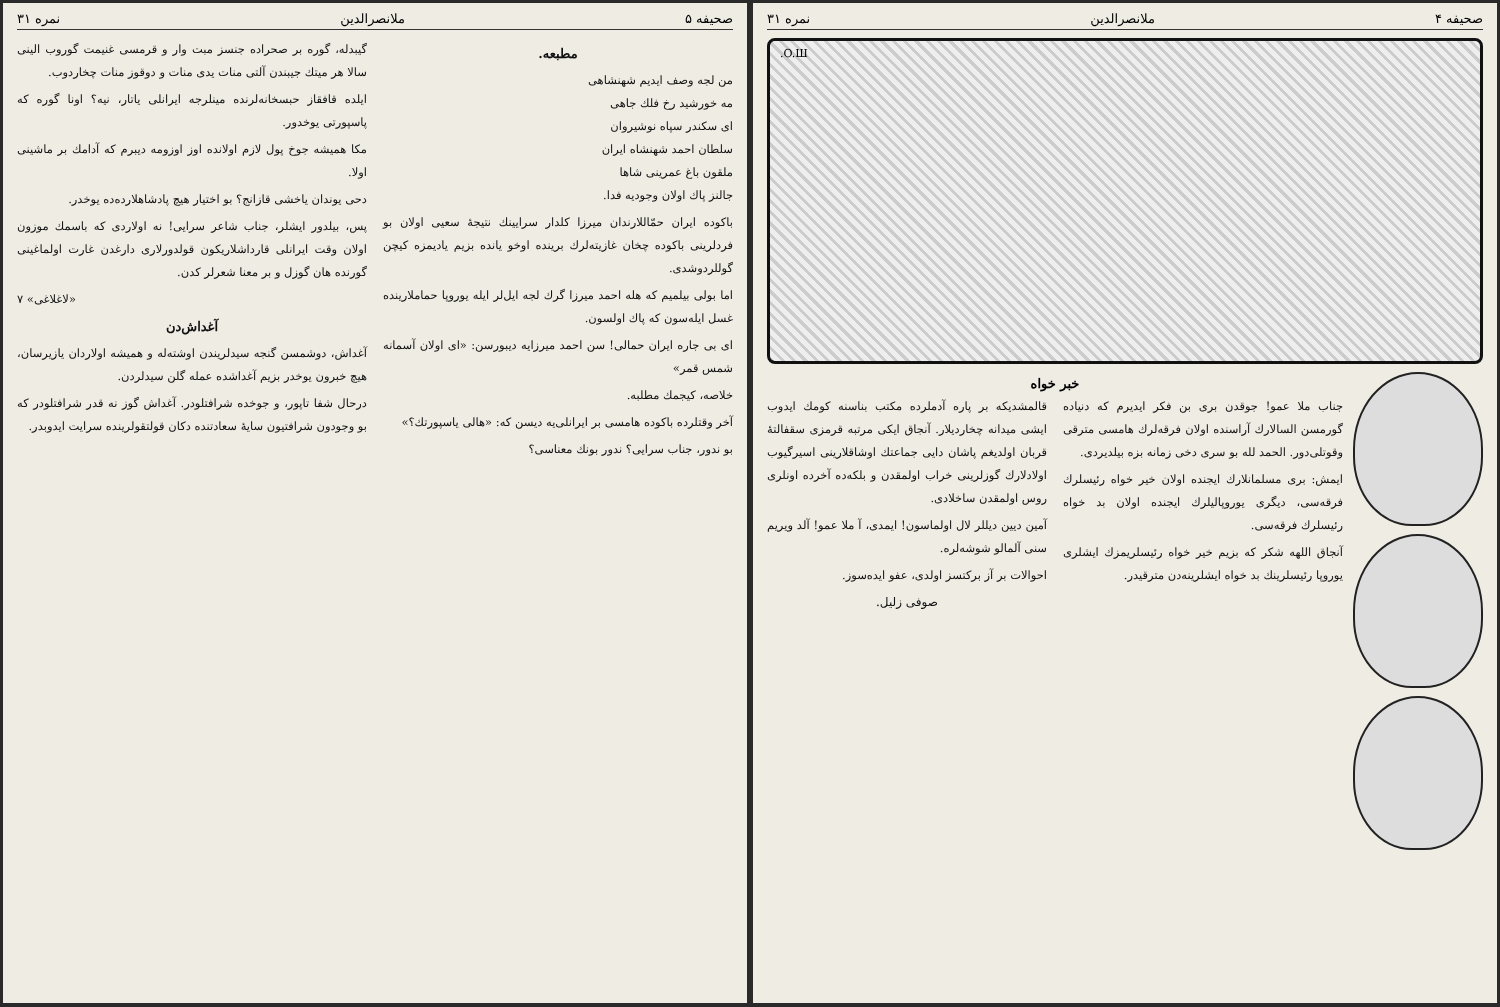صحیفه ۴ ملانصرالدین نمره ۳۱
O.Ш.
خبر خواه
جناب ملا عمو! جوقدن بری بن فکر ایدیرم که دنیاده گورمسن السالارك آراسنده اولان فرقه‌لرك هامسی مترقی وقوتلی‌دور. الحمد لله بو سری دخی زمانه بزه بیلدیردی.
ایمش: بری مسلمانلارك ایجنده اولان خیر خواه رئیسلرك فرقه‌سی، دیگری یوروپالیلرك ایجنده اولان بد خواه رئیسلرك فرقه‌سی.
آنجاق اللهه شکر که بزیم خیر خواه رئیسلریمزك ایشلری یوروپا رئیسلرینك بد خواه ایشلرینه‌دن مترقیدر.
قالمشدیکه بر پاره آدملرده مکتب بناسنه کومك ایدوب ایشی میدانه چخاردیلار. آنجاق ایکی مرتبه قرمزی سقفالتهٔ قربان اولدیغم پاشان دایی جماعتك اوشاقلارینی اسیرگیوب اولادلارك گوزلرینی خراب اولمقدن و بلکه‌ده آخرده اونلری روس اولمقدن ساخلادی.
آمین دیین دیللر لال اولماسون! ایمدی، آ ملا عمو! آلد ویریم سنی آلمالو شوشه‌لره.
احوالات بر آز برکتسز اولدی، عفو ایده‌سوز.
صوفی زلیل.
صحیفه ۵ ملانصرالدین نمره ۳۱
مطبعه.
من لجه وصف ایدیم شهنشاهی
مه خورشید رخ فلك جاهی
ای سکندر سپاه نوشیروان
سلطان احمد شهنشاه ایران
ملقون باغ عمرینی شاها
جالنز پاك اولان وجودیه فدا.
باکوده ایران حمّاللارندان میرزا کلدار سرایینك نتیجهٔ سعیی اولان بو فردلرینی باکوده چخان غازیته‌لرك برینده اوخو یانده بزیم یادیمزه کیچن گوللردوشدی.
اما بولی بیلمیم که هله احمد میرزا گرك لجه ایل‌لر ایله یوروپا حماملارینده غسل ایله‌سون که پاك اولسون.
ای بی جاره ایران حمالی! سن احمد میرزایه دیبورسن: «ای اولان آسمانه شمس قمر»
خلاصه، کیجمك مطلبه.
آخر وقتلرده باکوده هامسی بر ایرانلی‌یه دیسن که: «هالی یاسپورتك؟»
بو ندور، جناب سرایی؟ ندور بونك معناسی؟
گیبدله، گوره بر صحراده جنسز مبت وار و قرمسی غنیمت گوروب الینی سالا هر میتك جیبندن آلتی منات یدی منات و دوقوز منات چخاردوب.
ایلده قافقاز حبسخانه‌لرنده مینلرجه ایرانلی یاتار، نیه؟ اونا گوره که پاسپورتی یوخدور.
مکا همیشه جوخ پول لازم اولانده اوز اوزومه دیبرم که آدامك بر ماشینی اولا.
دحی یوندان یاخشی قازانج؟ بو اختیار هیچ پادشاهلارده‌ده یوخدر.
پس، بیلدور ایشلر، جناب شاعر سرایی! نه اولاردی که باسمك موزون اولان وقت ایرانلی قارداشلاریکون قولدورلاری دارغدن غارت اولماغینی گورنده هان گوزل و بر معنا شعرلر کدن.
«لاغلاغی» ۷
آغداش‌دن
آغداش، دوشمسن گنجه سیدلریندن اوشته‌له و همیشه اولاردان یازیرسان، هیچ خبرون یوخدر بزیم آغداشده عمله گلن سیدلردن.
درحال شفا تاپور، و جوخده شرافتلودر. آغداش گوز نه قدر شرافتلودر که بو وجودون شرافتیون سایهٔ سعادتنده دکان قولتقولرینده سرایت ایدوبدر.